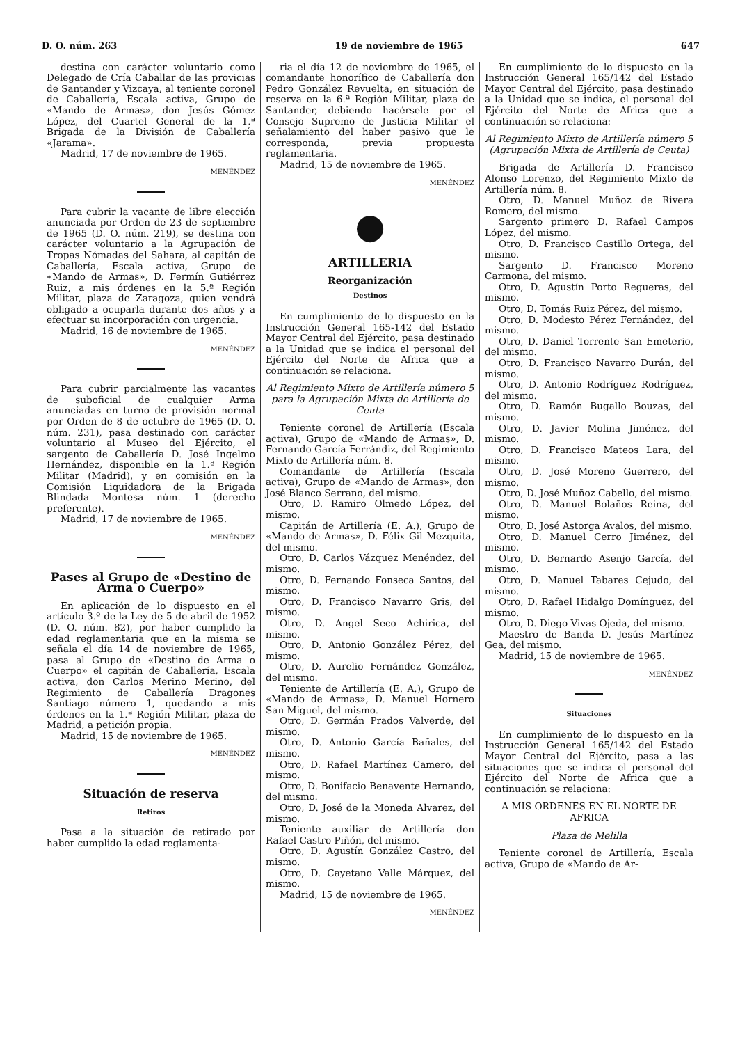D. O. núm. 263 19 de noviembre de 1965 647
destina con carácter voluntario como Delegado de Cría Caballar de las provicias de Santander y Vizcaya, al teniente coronel de Caballería, Escala activa, Grupo de «Mando de Armas», don Jesús Gómez López, del Cuartel General de la 1.ª Brigada de la División de Caballería «Jarama».
Madrid, 17 de noviembre de 1965.
MENÉNDEZ
Para cubrir la vacante de libre elección anunciada por Orden de 23 de septiembre de 1965 (D. O. núm. 219), se destina con carácter voluntario a la Agrupación de Tropas Nómadas del Sahara, al capitán de Caballería, Escala activa, Grupo de «Mando de Armas», D. Fermín Gutiérrez Ruiz, a mis órdenes en la 5.ª Región Militar, plaza de Zaragoza, quien vendrá obligado a ocuparla durante dos años y a efectuar su incorporación con urgencia.
Madrid, 16 de noviembre de 1965.
MENÉNDEZ
Para cubrir parcialmente las vacantes de suboficial de cualquier Arma anunciadas en turno de provisión normal por Orden de 8 de octubre de 1965 (D. O. núm. 231), pasa destinado con carácter voluntario al Museo del Ejército, el sargento de Caballería D. José Ingelmo Hernández, disponible en la 1.ª Región Militar (Madrid), y en comisión en la Comisión Liquidadora de la Brigada Blindada Montesa núm. 1 (derecho preferente).
Madrid, 17 de noviembre de 1965.
MENÉNDEZ
Pases al Grupo de «Destino de Arma o Cuerpo»
En aplicación de lo dispuesto en el artículo 3.º de la Ley de 5 de abril de 1952 (D. O. núm. 82), por haber cumplido la edad reglamentaria que en la misma se señala el día 14 de noviembre de 1965, pasa al Grupo de «Destino de Arma o Cuerpo» el capitán de Caballería, Escala activa, don Carlos Merino Merino, del Regimiento de Caballería Dragones Santiago número 1, quedando a mis órdenes en la 1.ª Región Militar, plaza de Madrid, a petición propia.
Madrid, 15 de noviembre de 1965.
MENÉNDEZ
Situación de reserva
Retiros
Pasa a la situación de retirado por haber cumplido la edad reglamenta-
ria el día 12 de noviembre de 1965, el comandante honorífico de Caballería don Pedro González Revuelta, en situación de reserva en la 6.ª Región Militar, plaza de Santander, debiendo hacérsele por el Consejo Supremo de Justicia Militar el señalamiento del haber pasivo que le corresponda, previa propuesta reglamentaria.
Madrid, 15 de noviembre de 1965.
MENÉNDEZ
●
ARTILLERIA
Reorganización
Destinos
En cumplimiento de lo dispuesto en la Instrucción General 165-142 del Estado Mayor Central del Ejército, pasa destinado a la Unidad que se indica el personal del Ejército del Norte de Africa que a continuación se relaciona.
Al Regimiento Mixto de Artillería número 5 para la Agrupación Mixta de Artillería de Ceuta
Teniente coronel de Artillería (Escala activa), Grupo de «Mando de Armas», D. Fernando García Ferrándiz, del Regimiento Mixto de Artillería núm. 8.
Comandante de Artillería (Escala activa), Grupo de «Mando de Armas», don José Blanco Serrano, del mismo.
Otro, D. Ramiro Olmedo López, del mismo.
Capitán de Artillería (E. A.), Grupo de «Mando de Armas», D. Félix Gil Mezquita, del mismo.
Otro, D. Carlos Vázquez Menéndez, del mismo.
Otro, D. Fernando Fonseca Santos, del mismo.
Otro, D. Francisco Navarro Gris, del mismo.
Otro, D. Angel Seco Achirica, del mismo.
Otro, D. Antonio González Pérez, del mismo.
Otro, D. Aurelio Fernández González, del mismo.
Teniente de Artillería (E. A.), Grupo de «Mando de Armas», D. Manuel Hornero San Miguel, del mismo.
Otro, D. Germán Prados Valverde, del mismo.
Otro, D. Antonio García Bañales, del mismo.
Otro, D. Rafael Martínez Camero, del mismo.
Otro, D. Bonifacio Benavente Hernando, del mismo.
Otro, D. José de la Moneda Alvarez, del mismo.
Teniente auxiliar de Artillería don Rafael Castro Piñón, del mismo.
Otro, D. Agustín González Castro, del mismo.
Otro, D. Cayetano Valle Márquez, del mismo.
Madrid, 15 de noviembre de 1965.
MENÉNDEZ
En cumplimiento de lo dispuesto en la Instrucción General 165/142 del Estado Mayor Central del Ejército, pasa destinado a la Unidad que se indica, el personal del Ejército del Norte de Africa que a continuación se relaciona:
Al Regimiento Mixto de Artillería número 5 (Agrupación Mixta de Artillería de Ceuta)
Brigada de Artillería D. Francisco Alonso Lorenzo, del Regimiento Mixto de Artillería núm. 8.
Otro, D. Manuel Muñoz de Rivera Romero, del mismo.
Sargento primero D. Rafael Campos López, del mismo.
Otro, D. Francisco Castillo Ortega, del mismo.
Sargento D. Francisco Moreno Carmona, del mismo.
Otro, D. Agustín Porto Regueras, del mismo.
Otro, D. Tomás Ruiz Pérez, del mismo.
Otro, D. Modesto Pérez Fernández, del mismo.
Otro, D. Daniel Torrente San Emeterio, del mismo.
Otro, D. Francisco Navarro Durán, del mismo.
Otro, D. Antonio Rodríguez Rodríguez, del mismo.
Otro, D. Ramón Bugallo Bouzas, del mismo.
Otro, D. Javier Molina Jiménez, del mismo.
Otro, D. Francisco Mateos Lara, del mismo.
Otro, D. José Moreno Guerrero, del mismo.
Otro, D. José Muñoz Cabello, del mismo.
Otro, D. Manuel Bolaños Reina, del mismo.
Otro, D. José Astorga Avalos, del mismo.
Otro, D. Manuel Cerro Jiménez, del mismo.
Otro, D. Bernardo Asenjo García, del mismo.
Otro, D. Manuel Tabares Cejudo, del mismo.
Otro, D. Rafael Hidalgo Domínguez, del mismo.
Otro, D. Diego Vivas Ojeda, del mismo.
Maestro de Banda D. Jesús Martínez Gea, del mismo.
Madrid, 15 de noviembre de 1965.
MENÉNDEZ
Situaciones
En cumplimiento de lo dispuesto en la Instrucción General 165/142 del Estado Mayor Central del Ejército, pasa a las situaciones que se indica el personal del Ejército del Norte de Africa que a continuación se relaciona:
A MIS ORDENES EN EL NORTE DE AFRICA
Plaza de Melilla
Teniente coronel de Artillería, Escala activa, Grupo de «Mando de Ar-